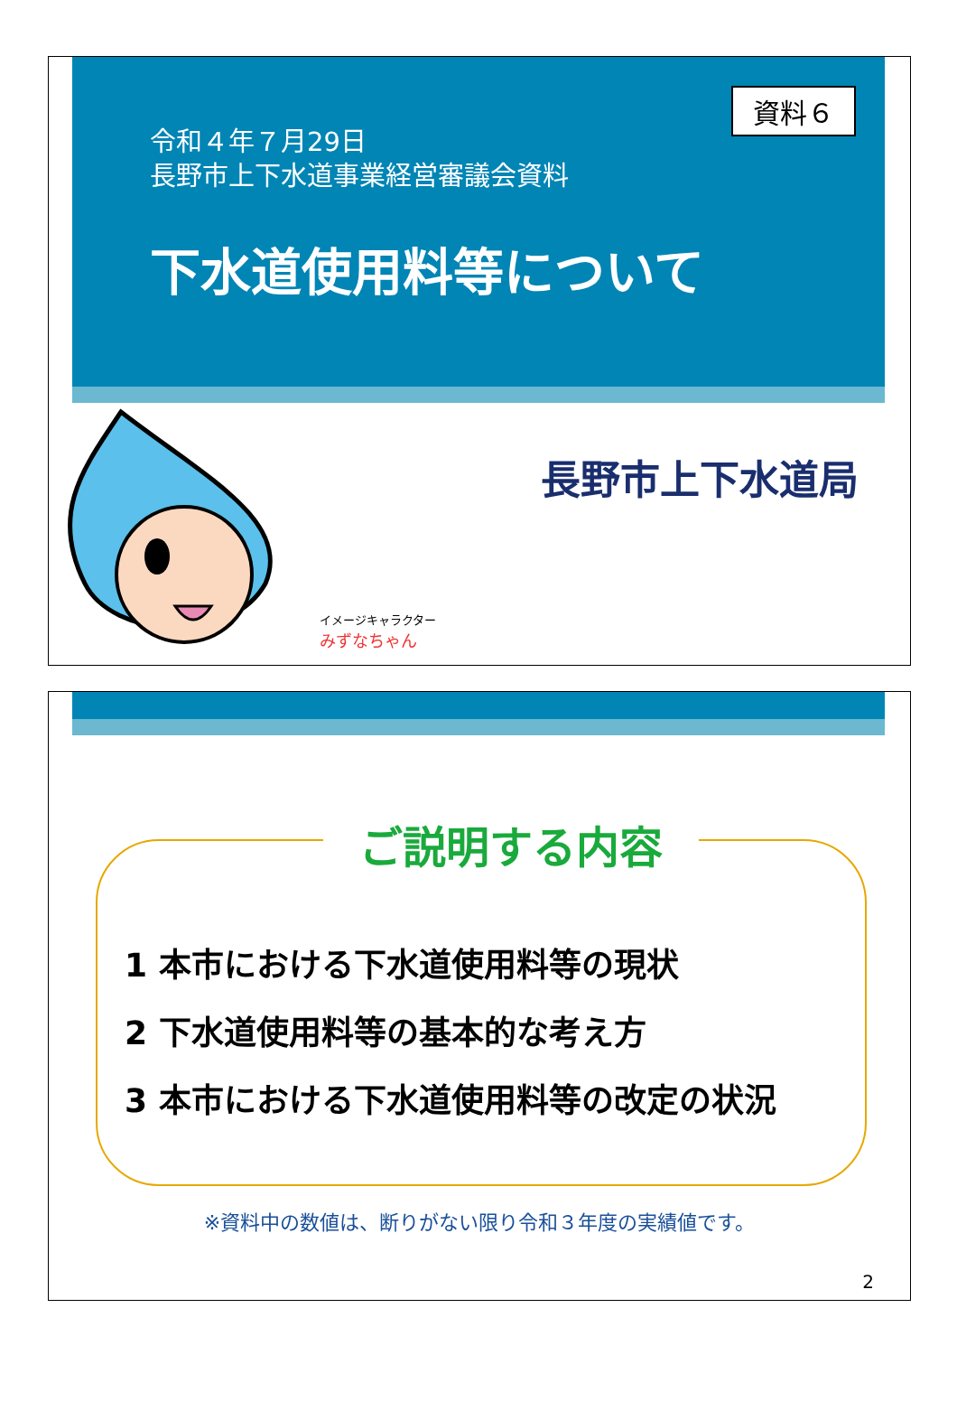資料６
令和４年７月29日
長野市上下水道事業経営審議会資料
下水道使用料等について
イメージキャラクター
みずなちゃん
長野市上下水道局
ご説明する内容
1 本市における下水道使用料等の現状
2 下水道使用料等の基本的な考え方
3 本市における下水道使用料等の改定の状況
※資料中の数値は、断りがない限り令和３年度の実績値です。
2